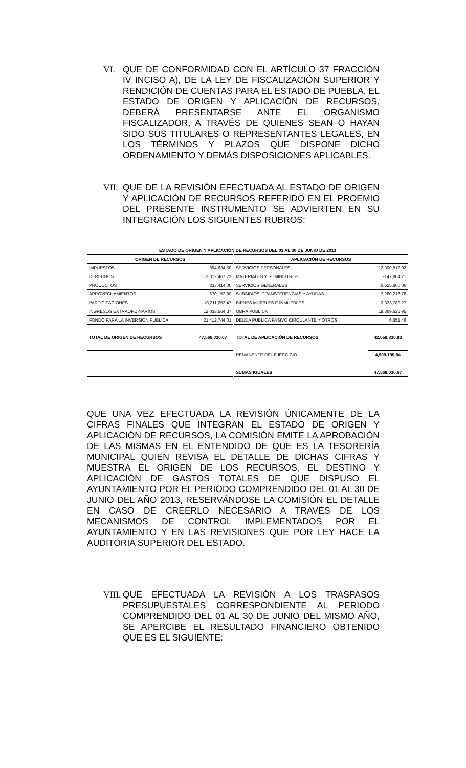VI. QUE DE CONFORMIDAD CON EL ARTÍCULO 37 FRACCIÓN IV INCISO A), DE LA LEY DE FISCALIZACIÓN SUPERIOR Y RENDICIÓN DE CUENTAS PARA EL ESTADO DE PUEBLA, EL ESTADO DE ORIGEN Y APLICACIÓN DE RECURSOS, DEBERÁ PRESENTARSE ANTE EL ORGANISMO FISCALIZADOR, A TRAVÉS DE QUIENES SEAN O HAYAN SIDO SUS TITULARES O REPRESENTANTES LEGALES, EN LOS TÉRMINOS Y PLAZOS QUE DISPONE DICHO ORDENAMIENTO Y DEMÁS DISPOSICIONES APLICABLES.
VII. QUE DE LA REVISIÓN EFECTUADA AL ESTADO DE ORIGEN Y APLICACIÓN DE RECURSOS REFERIDO EN EL PROEMIO DEL PRESENTE INSTRUMENTO SE ADVIERTEN EN SU INTEGRACIÓN LOS SIGUIENTES RUBROS:
| ESTADO DE ORIGEN Y APLICACIÓN DE RECURSOS DEL 01 AL 30 DE JUNIO DE 2013 | | | |
| --- | --- | --- | --- |
| ORIGEN DE RECURSOS | | APLICACIÓN DE RECURSOS | |
| IMPUESTOS | 894,634.50 | SERVICIOS PERSONALES | 12,300,812.02 |
| DERECHOS | 2,012,467.72 | MATERIALES Y SUMINISTROS | -147,864.71 |
| PRODUCTOS | 333,414.00 | SERVICIOS GENERALES | 6,525,600.06 |
| APROVECHAMIENTOS | 670,152.60 | SUBSIDIOS, TRANSFERENCIAS Y AYUDAS | 3,280,216.78 |
| PARTICIPACIONES | 10,211,053.47 | BIENES MUEBLES E INMUEBLES | 2,323,789.27 |
| INGRESOS EXTRAORDINARIOS | 12,033,564.37 | OBRA PUBLICA | 18,369,625.95 |
| FONDO PARA LA INVERSION PUBLICA | 21,412,744.01 | DEUDA PUBLICA PASIVO CIRCULANTE Y OTROS | 6,651.46 |
| TOTAL DE ORIGEN DE RECURSOS | 47,568,030.67 | TOTAL DE APLICACIÓN DE RECURSOS | 42,658,830.83 |
| | | REMANENTE DEL EJERCICIO | 4,909,199.84 |
| | | SUMAS IGUALES | 47,568,030.67 |
QUE UNA VEZ EFECTUADA LA REVISIÓN ÚNICAMENTE DE LA CIFRAS FINALES QUE INTEGRAN EL ESTADO DE ORIGEN Y APLICACIÓN DE RECURSOS, LA COMISIÓN EMITE LA APROBACIÓN DE LAS MISMAS EN EL ENTENDIDO DE QUE ES LA TESORERÍA MUNICIPAL QUIEN REVISA EL DETALLE DE DICHAS CIFRAS Y MUESTRA EL ORIGEN DE LOS RECURSOS, EL DESTINO Y APLICACIÓN DE GASTOS TOTALES DE QUE DISPUSO EL AYUNTAMIENTO POR EL PERIODO COMPRENDIDO DEL 01 AL 30 DE JUNIO DEL AÑO 2013, RESERVÁNDOSE LA COMISIÓN EL DETALLE EN CASO DE CREERLO NECESARIO A TRAVÉS DE LOS MECANISMOS DE CONTROL IMPLEMENTADOS POR EL AYUNTAMIENTO Y EN LAS REVISIONES QUE POR LEY HACE LA AUDITORIA SUPERIOR DEL ESTADO.
VIII. QUE EFECTUADA LA REVISIÓN A LOS TRASPASOS PRESUPUESTALES CORRESPONDIENTE AL PERIODO COMPRENDIDO DEL 01 AL 30 DE JUNIO DEL MISMO AÑO, SE APERCIBE EL RESULTADO FINANCIERO OBTENIDO QUE ES EL SIGUIENTE: